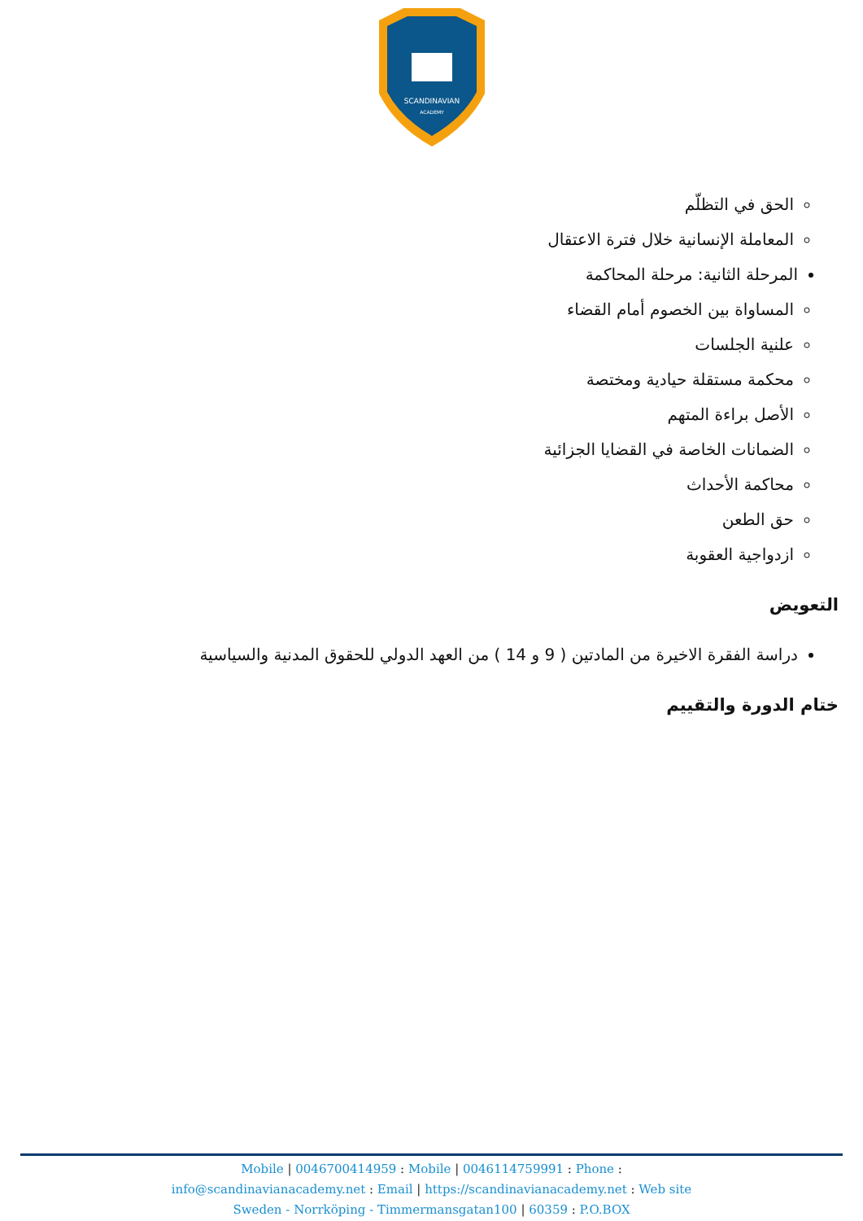SCANDINAVIAN
ACADEMY
الحق في التظلّم
المعاملة الإنسانية خلال فترة الاعتقال
المرحلة الثانية: مرحلة المحاكمة
المساواة بين الخصوم أمام القضاء
علنية الجلسات
محكمة مستقلة حيادية ومختصة
الأصل براءة المتهم
الضمانات الخاصة في القضايا الجزائية
محاكمة الأحداث
حق الطعن
ازدواجية العقوبة
التعويض
دراسة الفقرة الاخيرة من المادتين ( 9 و 14 ) من العهد الدولي للحقوق المدنية والسياسية
ختام الدورة والتقييم
Mobile | 0046700414959 : Mobile | 0046114759991 : Phone :
info@scandinavianacademy.net : Email | https://scandinavianacademy.net : Web site
Sweden - Norrköping - Timmermansgatan100 | 60359 : P.O.BOX